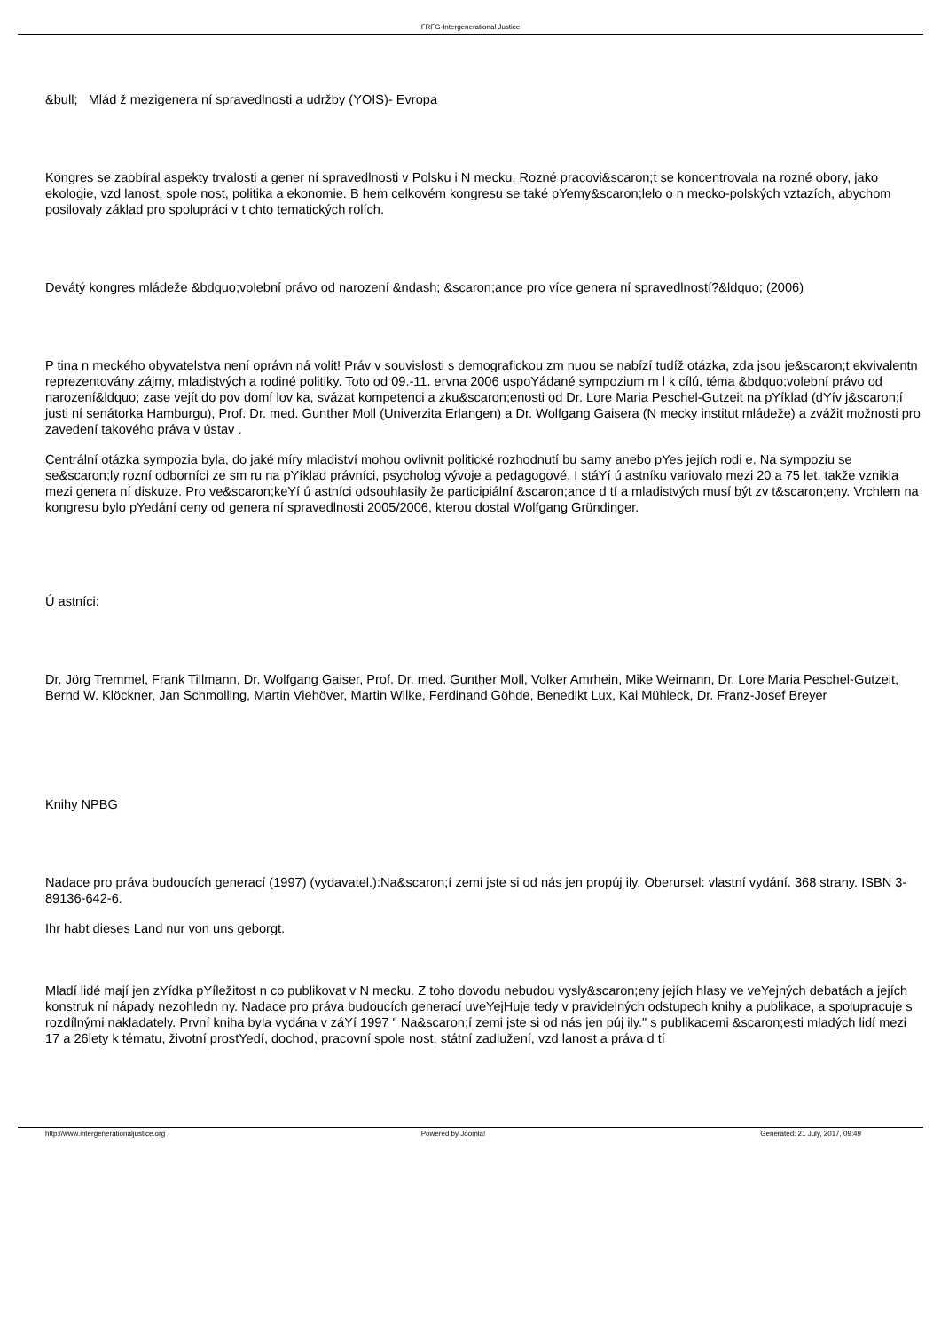FRFG-Intergenerational Justice
&bull; Mlád ž mezigenera ní spravedlnosti a udržby (YOIS)- Evropa
Kongres se zaobíral aspekty trvalosti a gener ní spravedlnosti v Polsku i N mecku. Rozné pracovi&scaron;t se koncentrovala na rozné obory, jako ekologie, vzd lanost, spole nost, politika a ekonomie. B hem celkovém kongresu se také pYemy&scaron;lelo o n mecko-polských vztazích, abychom posilovaly základ pro spolupráci v t chto tematických rolích.
Devátý kongres mládeže &bdquo;volební právo od narození &ndash; &scaron;ance pro více genera ní spravedlností?&ldquo; (2006)
P tina n meckého obyvatelstva není oprávn ná volit! Práv v souvislosti s demografickou zm nuou se nabízí tudíž otázka, zda jsou je&scaron;t ekvivalentn reprezentovány zájmy, mladistvých a rodiné politiky. Toto od 09.-11. ervna 2006 uspoYádané sympozium m l k cílú, téma &bdquo;volební právo od narození&ldquo; zase vejít do pov domí lov ka, svázat kompetenci a zku&scaron;enosti od Dr. Lore Maria Peschel-Gutzeit na pYíklad (dYív j&scaron;í justi ní senátorka Hamburgu), Prof. Dr. med. Gunther Moll (Univerzita Erlangen) a Dr. Wolfgang Gaisera (N mecky institut mládeže) a zvážit možnosti pro zavedení takového práva v ústav .
Centrální otázka sympozia byla, do jaké míry mladiství mohou ovlivnit politické rozhodnutí bu samy anebo pYes jejích rodi e. Na sympoziu se se&scaron;ly rozní odborníci ze sm ru na pYíklad právníci, psycholog vývoje a pedagogové. I stáYí ú astníku variovalo mezi 20 a 75 let, takže vznikla mezi genera ní diskuze. Pro ve&scaron;keYí ú astníci odsouhlasily že participiální &scaron;ance d tí a mladistvých musí být zv t&scaron;eny. Vrchlem na kongresu bylo pYedání ceny od genera ní spravedlnosti 2005/2006, kterou dostal Wolfgang Gründinger.
Ú astníci:
Dr. Jörg Tremmel, Frank Tillmann, Dr. Wolfgang Gaiser, Prof. Dr. med. Gunther Moll, Volker Amrhein, Mike Weimann, Dr. Lore Maria Peschel-Gutzeit, Bernd W. Klöckner, Jan Schmolling, Martin Viehöver, Martin Wilke, Ferdinand Göhde, Benedikt Lux, Kai Mühleck, Dr. Franz-Josef Breyer
Knihy NPBG
Nadace pro práva budoucích generací (1997) (vydavatel.):Na&scaron;í zemi jste si od nás jen propúj ily. Oberursel: vlastní vydání. 368 strany. ISBN 3-89136-642-6.
Ihr habt dieses Land nur von uns geborgt.
Mladí lidé mají jen zYídka pYíležitost n co publikovat v N mecku. Z toho dovodu nebudou vysly&scaron;eny jejích hlasy ve veYejných debatách a jejích konstruk ní nápady nezohledn ny. Nadace pro práva budoucích generací uveYejHuje tedy v pravidelných odstupech knihy a publikace, a spolupracuje s rozdílnými nakladately. První kniha byla vydána v záYí 1997 " Na&scaron;í zemi jste si od nás jen púj ily." s publikacemi &scaron;esti mladých lidí mezi 17 a 26lety k tématu, životní prostYedí, dochod, pracovní spole nost, státní zadlužení, vzd lanost a práva d tí
http://www.intergenerationaljustice.org Powered by Joomla! Generated: 21 July, 2017, 09:49